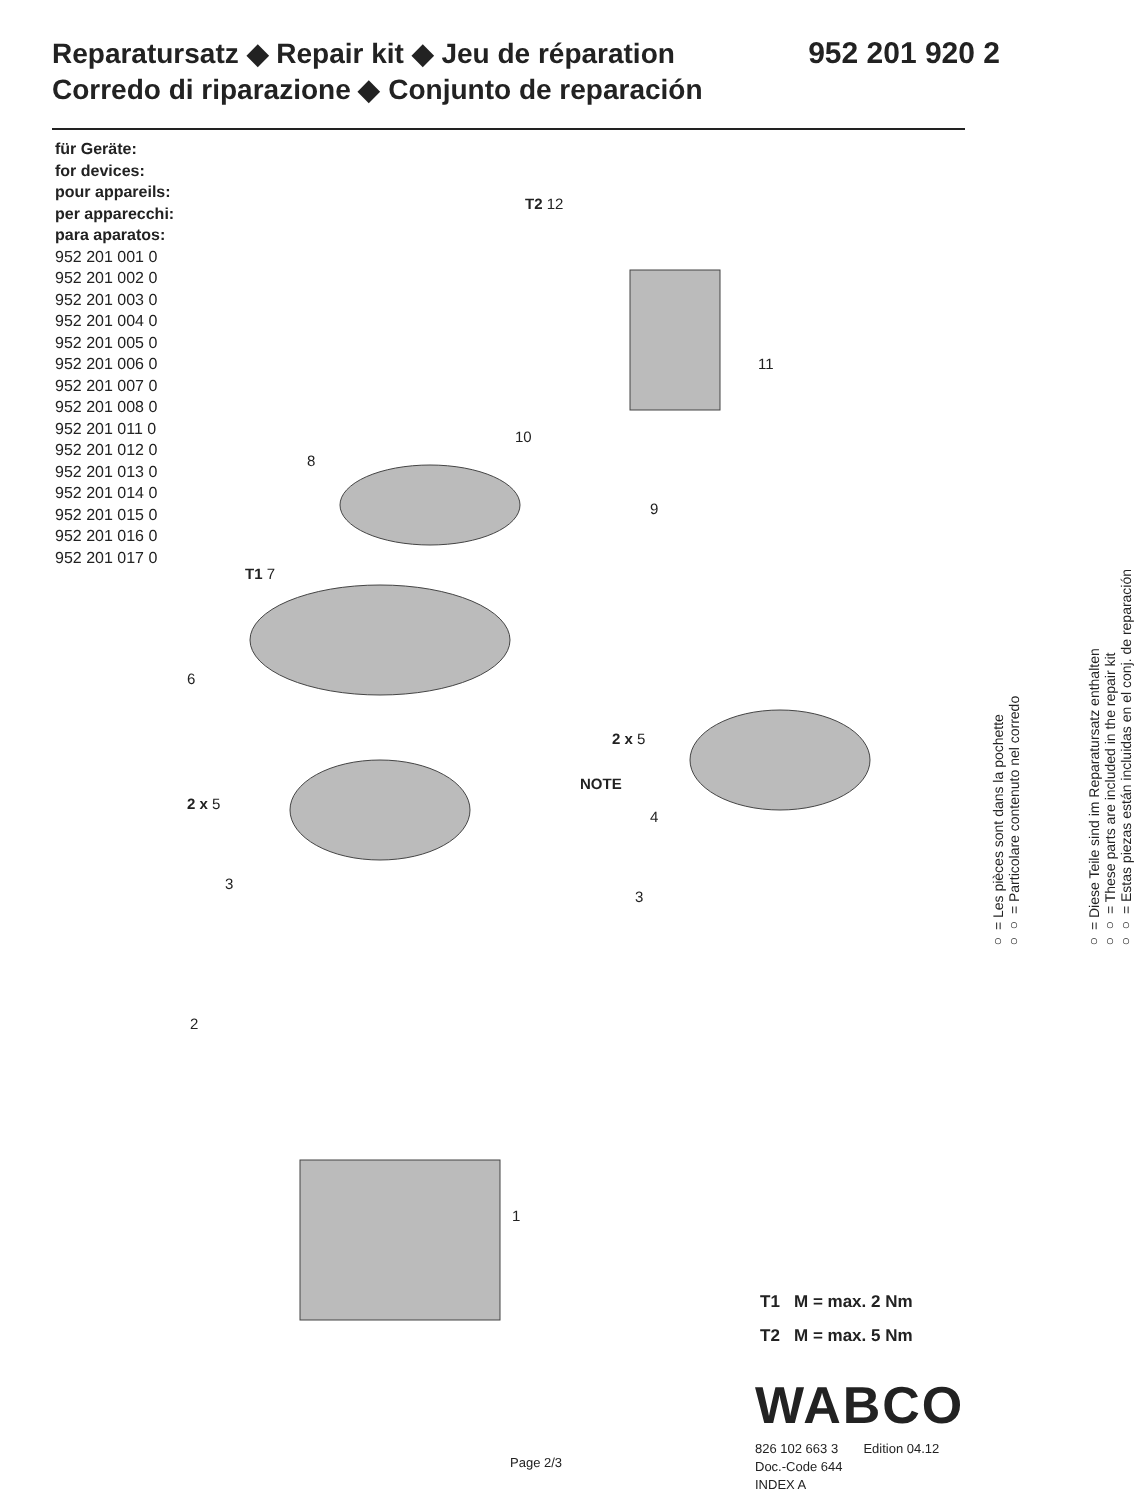Reparatursatz ◆ Repair kit ◆ Jeu de réparation
Corredo di riparazione ◆ Conjunto de reparación
952 201 920 2
für Geräte:
for devices:
pour appareils:
per apparecchi:
para aparatos:
952 201 001 0
952 201 002 0
952 201 003 0
952 201 004 0
952 201 005 0
952 201 006 0
952 201 007 0
952 201 008 0
952 201 011 0
952 201 012 0
952 201 013 0
952 201 014 0
952 201 015 0
952 201 016 0
952 201 017 0
T2 12
11
10
8
9
T1 7
6
2 x 5
NOTE
2 x 5
4
3
3
2
1
○ = Les pièces sont dans la pochette
○○ = Particolare contenuto nel corredo
○ = Diese Teile sind im Reparatursatz enthalten
○○ = These parts are included in the repair kit
○○ = Estas piezas están incluidas en el conj. de reparación
T1 M = max. 2 Nm
T2 M = max. 5 Nm
WABCO
826 102 663 3 Edition 04.12
Doc.-Code 644
INDEX A
Page 2/3